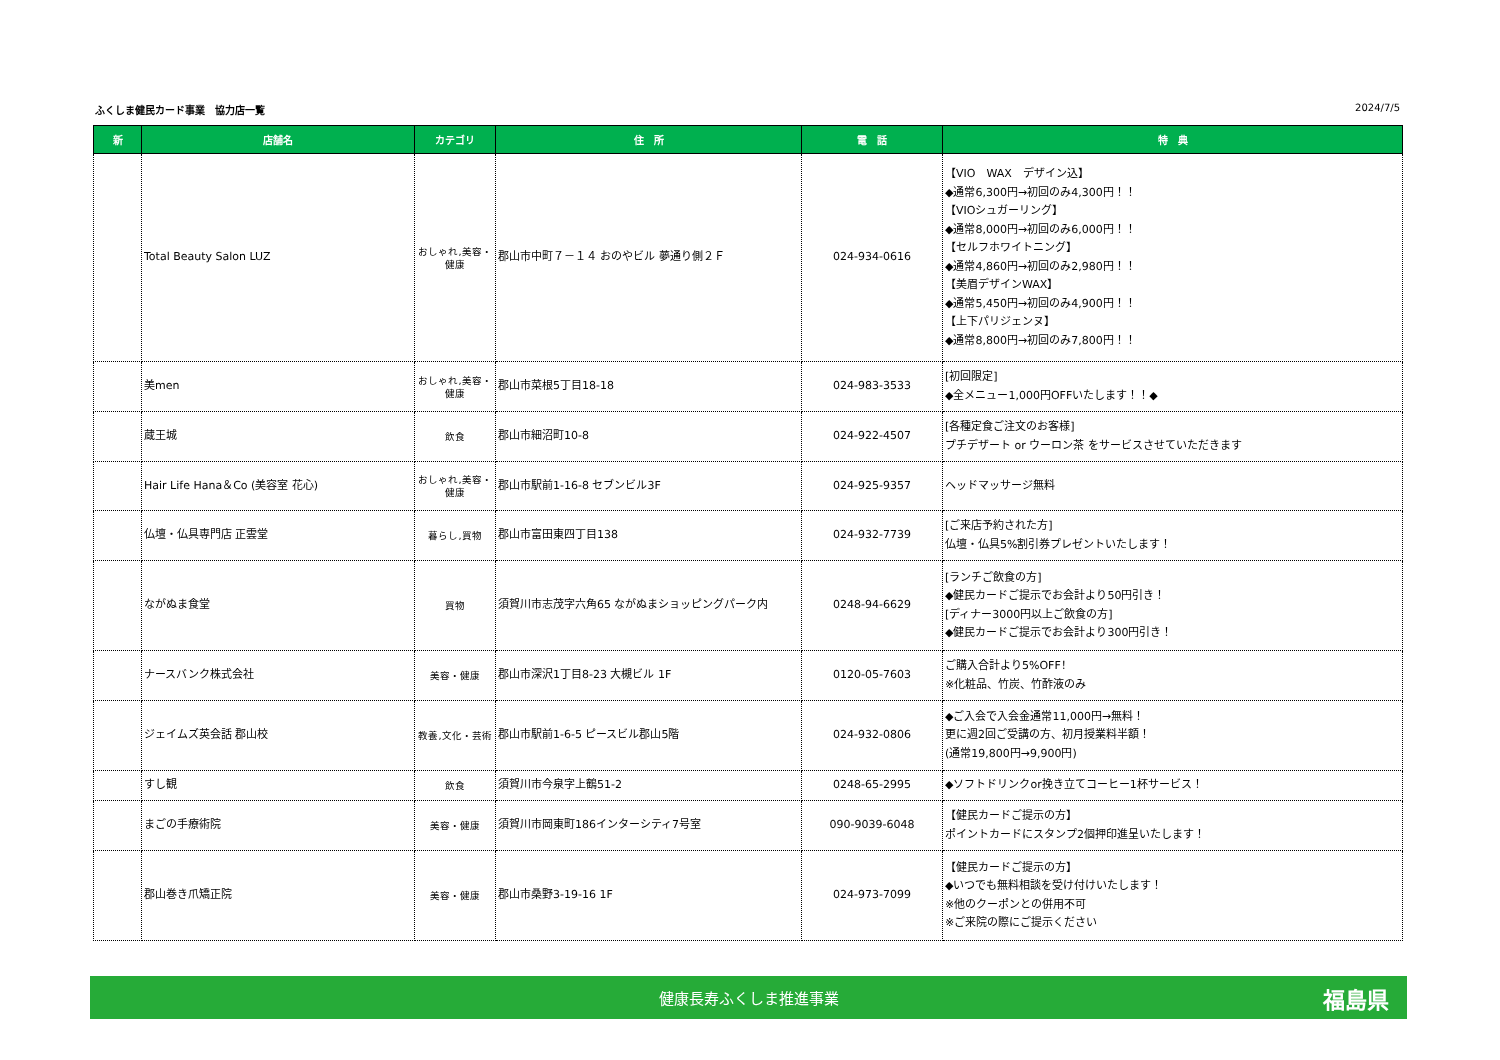ふくしま健民カード事業　協力店一覧 2024/7/5
| 新 | 店舗名 | カテゴリ | 住 所 | 電 話 | 特 典 |
| --- | --- | --- | --- | --- | --- |
| | Total Beauty Salon LUZ | おしゃれ,美容・ 健康 | 郡山市中町７－１４ おのやビル 夢通り側２Ｆ | 024-934-0616 | 【VIO WAX デザイン込】 ◆通常6,300円→初回のみ4,300円！！ 【VIOシュガーリング】 ◆通常8,000円→初回のみ6,000円！！ 【セルフホワイトニング】 ◆通常4,860円→初回のみ2,980円！！ 【美眉デザインWAX】 ◆通常5,450円→初回のみ4,900円！！ 【上下パリジェンヌ】 ◆通常8,800円→初回のみ7,800円！！ |
| | 美men | おしゃれ,美容・ 健康 | 郡山市菜根5丁目18-18 | 024-983-3533 | [初回限定] ◆全メニュー1,000円OFFいたします！！◆ |
| | 蔵王城 | 飲食 | 郡山市細沼町10-8 | 024-922-4507 | [各種定食ご注文のお客様] プチデザート or ウーロン茶 をサービスさせていただきます |
| | Hair Life Hana＆Co (美容室 花心) | おしゃれ,美容・ 健康 | 郡山市駅前1-16-8 セブンビル3F | 024-925-9357 | ヘッドマッサージ無料 |
| | 仏壇・仏具専門店 正雲堂 | 暮らし,買物 | 郡山市富田東四丁目138 | 024-932-7739 | [ご来店予約された方] 仏壇・仏具5%割引券プレゼントいたします！ |
| | ながぬま食堂 | 買物 | 須賀川市志茂字六角65 ながぬまショッピングパーク内 | 0248-94-6629 | [ランチご飲食の方] ◆健民カードご提示でお会計より50円引き！ [ディナー3000円以上ご飲食の方] ◆健民カードご提示でお会計より300円引き！ |
| | ナースバンク株式会社 | 美容・健康 | 郡山市深沢1丁目8-23 大槻ビル 1F | 0120-05-7603 | ご購入合計より5%OFF！ ※化粧品、竹炭、竹酢液のみ |
| | ジェイムズ英会話 郡山校 | 教養,文化・芸術 | 郡山市駅前1-6-5 ピースビル郡山5階 | 024-932-0806 | ◆ご入会で入会金通常11,000円→無料！ 更に週2回ご受講の方、初月授業料半額！ (通常19,800円→9,900円) |
| | すし観 | 飲食 | 須賀川市今泉字上鶴51-2 | 0248-65-2995 | ◆ソフトドリンクor挽き立てコーヒー1杯サービス！ |
| | まごの手療術院 | 美容・健康 | 須賀川市岡東町186インターシティ7号室 | 090-9039-6048 | 【健民カードご提示の方】 ポイントカードにスタンプ2個押印進呈いたします！ |
| | 郡山巻き爪矯正院 | 美容・健康 | 郡山市桑野3-19-16 1F | 024-973-7099 | 【健民カードご提示の方】 ◆いつでも無料相談を受け付けいたします！ ※他のクーポンとの併用不可 ※ご来院の際にご提示ください |
健康長寿ふくしま推進事業 福島県